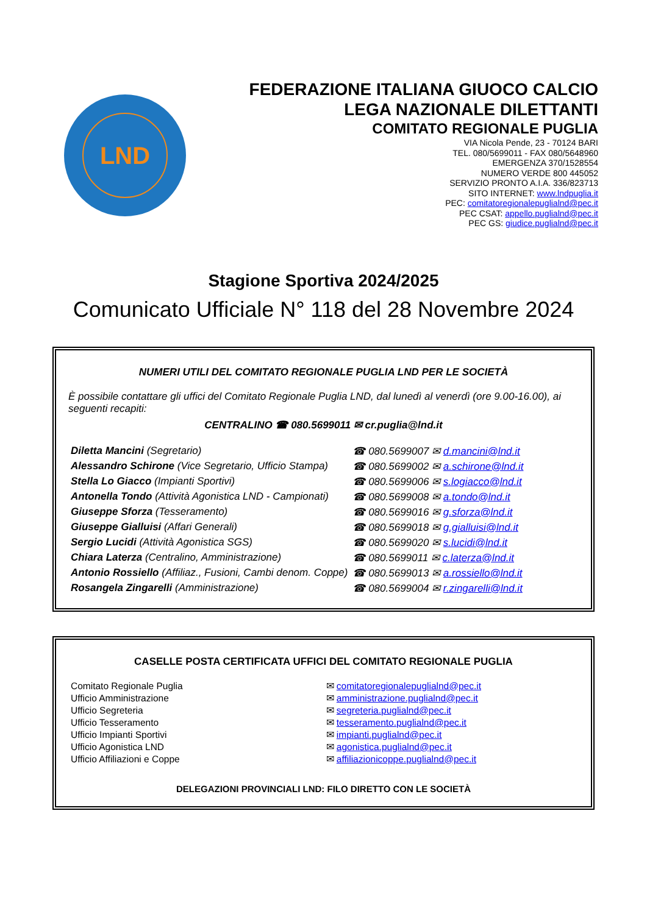LND
FEDERAZIONE ITALIANA GIUOCO CALCIO
LEGA NAZIONALE DILETTANTI
COMITATO REGIONALE PUGLIA
VIA Nicola Pende, 23 - 70124 BARI
TEL. 080/5699011 - FAX 080/5648960
EMERGENZA 370/1528554
NUMERO VERDE 800 445052
SERVIZIO PRONTO A.I.A. 336/823713
SITO INTERNET: www.lndpuglia.it
PEC: comitatoregionalepuglialnd@pec.it
PEC CSAT: appello.puglialnd@pec.it
PEC GS: giudice.puglialnd@pec.it
Stagione Sportiva 2024/2025
Comunicato Ufficiale N° 118 del 28 Novembre 2024
NUMERI UTILI DEL COMITATO REGIONALE PUGLIA LND PER LE SOCIETÀ
È possibile contattare gli uffici del Comitato Regionale Puglia LND, dal lunedì al venerdì (ore 9.00-16.00), ai seguenti recapiti:
CENTRALINO ☎ 080.5699011 ✉ cr.puglia@lnd.it
| Diletta Mancini (Segretario) | ☎ 080.5699007 ✉ d.mancini@lnd.it |
| Alessandro Schirone (Vice Segretario, Ufficio Stampa) | ☎ 080.5699002 ✉ a.schirone@lnd.it |
| Stella Lo Giacco (Impianti Sportivi) | ☎ 080.5699006 ✉ s.logiacco@lnd.it |
| Antonella Tondo (Attività Agonistica LND - Campionati) | ☎ 080.5699008 ✉ a.tondo@lnd.it |
| Giuseppe Sforza (Tesseramento) | ☎ 080.5699016 ✉ g.sforza@lnd.it |
| Giuseppe Gialluisi (Affari Generali) | ☎ 080.5699018 ✉ g.gialluisi@lnd.it |
| Sergio Lucidi (Attività Agonistica SGS) | ☎ 080.5699020 ✉ s.lucidi@lnd.it |
| Chiara Laterza (Centralino, Amministrazione) | ☎ 080.5699011 ✉ c.laterza@lnd.it |
| Antonio Rossiello (Affiliaz., Fusioni, Cambi denom. Coppe) | ☎ 080.5699013 ✉ a.rossiello@lnd.it |
| Rosangela Zingarelli (Amministrazione) | ☎ 080.5699004 ✉ r.zingarelli@lnd.it |
CASELLE POSTA CERTIFICATA UFFICI DEL COMITATO REGIONALE PUGLIA
| Comitato Regionale Puglia | ✉ comitatoregionalepuglialnd@pec.it |
| Ufficio Amministrazione | ✉ amministrazione.puglialnd@pec.it |
| Ufficio Segreteria | ✉ segreteria.puglialnd@pec.it |
| Ufficio Tesseramento | ✉ tesseramento.puglialnd@pec.it |
| Ufficio Impianti Sportivi | ✉ impianti.puglialnd@pec.it |
| Ufficio Agonistica LND | ✉ agonistica.puglialnd@pec.it |
| Ufficio Affiliazioni e Coppe | ✉ affiliazionicoppe.puglialnd@pec.it |
DELEGAZIONI PROVINCIALI LND: FILO DIRETTO CON LE SOCIETÀ